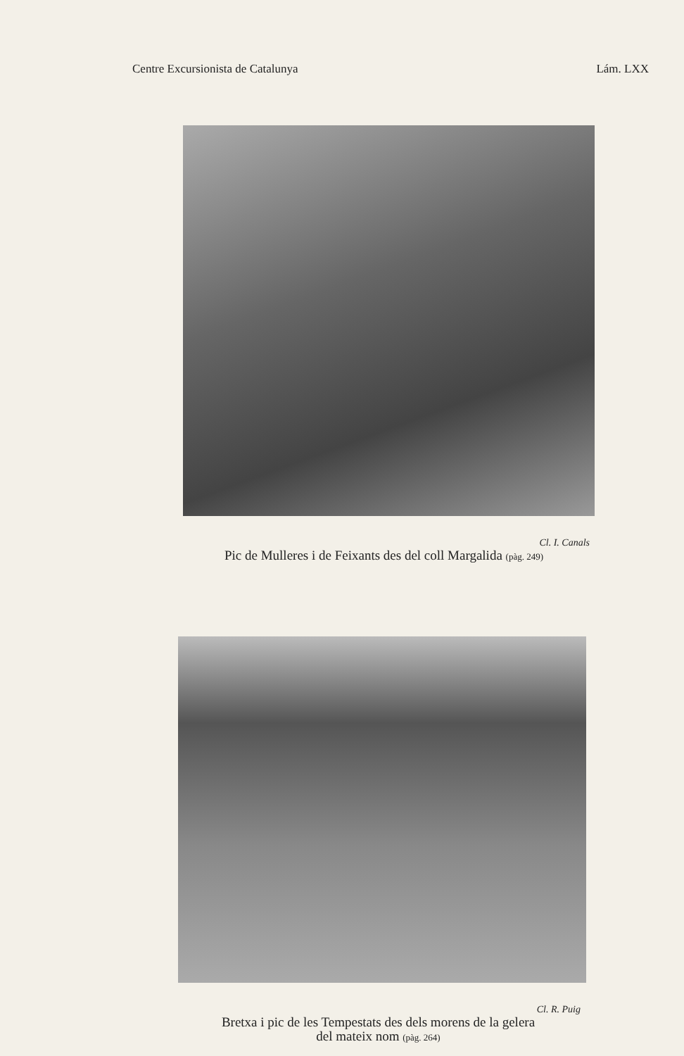Centre Excursionista de Catalunya Lám. LXX
Cl. I. Canals
Pic de Mulleres i de Feixants des del coll Margalida (pàg. 249)
Cl. R. Puig
Bretxa i pic de les Tempestats des dels morens de la gelera
del mateix nom (pàg. 264)